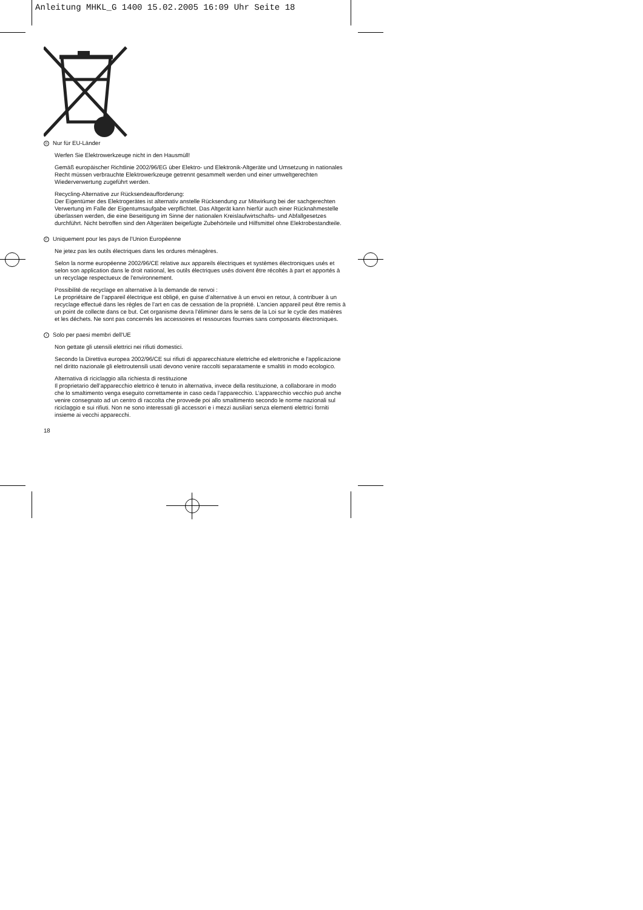Anleitung MHKL_G 1400 15.02.2005 16:09 Uhr Seite 18
D Nur für EU-Länder
Werfen Sie Elektrowerkzeuge nicht in den Hausmüll!
Gemäß europäischer Richtlinie 2002/96/EG über Elektro- und Elektronik-Altgeräte und Umsetzung in nationales Recht müssen verbrauchte Elektrowerkzeuge getrennt gesammelt werden und einer umweltgerechten Wiederverwertung zugeführt werden.
Recycling-Alternative zur Rücksendeaufforderung:
Der Eigentümer des Elektrogerätes ist alternativ anstelle Rücksendung zur Mitwirkung bei der sachgerechten Verwertung im Falle der Eigentumsaufgabe verpflichtet. Das Altgerät kann hierfür auch einer Rücknahmestelle überlassen werden, die eine Beseitigung im Sinne der nationalen Kreislaufwirtschafts- und Abfallgesetzes durchführt. Nicht betroffen sind den Altgeräten beigefügte Zubehörteile und Hilfsmittel ohne Elektrobestandteile.
F Uniquement pour les pays de l'Union Européenne
Ne jetez pas les outils électriques dans les ordures ménagères.
Selon la norme européenne 2002/96/CE relative aux appareils électriques et systèmes électroniques usés et selon son application dans le droit national, les outils électriques usés doivent être récoltés à part et apportés à un recyclage respectueux de l'environnement.
Possibilité de recyclage en alternative à la demande de renvoi :
Le propriétaire de l’appareil électrique est obligé, en guise d’alternative à un envoi en retour, à contribuer à un recyclage effectué dans les règles de l’art en cas de cessation de la propriété. L’ancien appareil peut être remis à un point de collecte dans ce but. Cet organisme devra l’éliminer dans le sens de la Loi sur le cycle des matières et les déchets. Ne sont pas concernés les accessoires et ressources fournies sans composants électroniques.
I Solo per paesi membri dell'UE
Non gettate gli utensili elettrici nei rifiuti domestici.
Secondo la Direttiva europea 2002/96/CE sui rifiuti di apparecchiature elettriche ed elettroniche e l'applicazione nel diritto nazionale gli elettroutensili usati devono venire raccolti separatamente e smaltiti in modo ecologico.
Alternativa di riciclaggio alla richiesta di restituzione
Il proprietario dell’apparecchio elettrico è tenuto in alternativa, invece della restituzione, a collaborare in modo che lo smaltimento venga eseguito correttamente in caso ceda l’apparecchio. L’apparecchio vecchio può anche venire consegnato ad un centro di raccolta che provvede poi allo smaltimento secondo le norme nazionali sul riciclaggio e sui rifiuti. Non ne sono interessati gli accessori e i mezzi ausiliari senza elementi elettrici forniti insieme ai vecchi apparecchi.
18